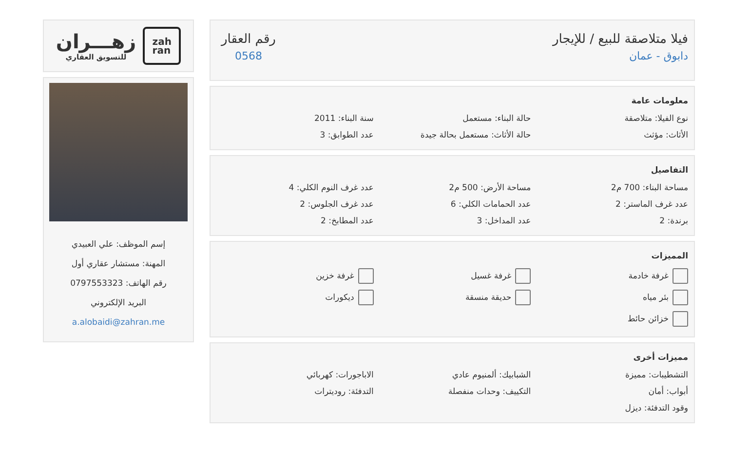فيلا متلاصقة للبيع / للإيجار
دابوق - عمان
رقم العقار
0568
معلومات عامة
نوع الفيلا: متلاصقة
حالة البناء: مستعمل
سنة البناء: 2011
الأثاث: مؤثث
حالة الأثاث: مستعمل بحالة جيدة
عدد الطوابق: 3
التفاصيل
مساحة البناء: 700 م2
مساحة الأرض: 500 م2
عدد غرف النوم الكلي: 4
عدد غرف الماستر: 2
عدد الحمامات الكلي: 6
عدد غرف الجلوس: 2
برندة: 2
عدد المداخل: 3
عدد المطابخ: 2
المميزات
غرفة خادمة
غرفة غسيل
غرفة خزين
بئر مياه
حديقة منسقة
ديكورات
خزائن حائط
مميزات أخرى
التشطيبات: مميزة
الشبابيك: ألمنيوم عادي
الاباجورات: كهربائي
أبواب: أمان
التكييف: وحدات منفصلة
التدفئة: روديترات
وقود التدفئة: ديزل
zah
ran
زهـــران
للتسويق العقاري
إسم الموظف: علي العبيدي
المهنة: مستشار عقاري أول
رقم الهاتف: 0797553323
البريد الإلكتروني
a.alobaidi@zahran.me